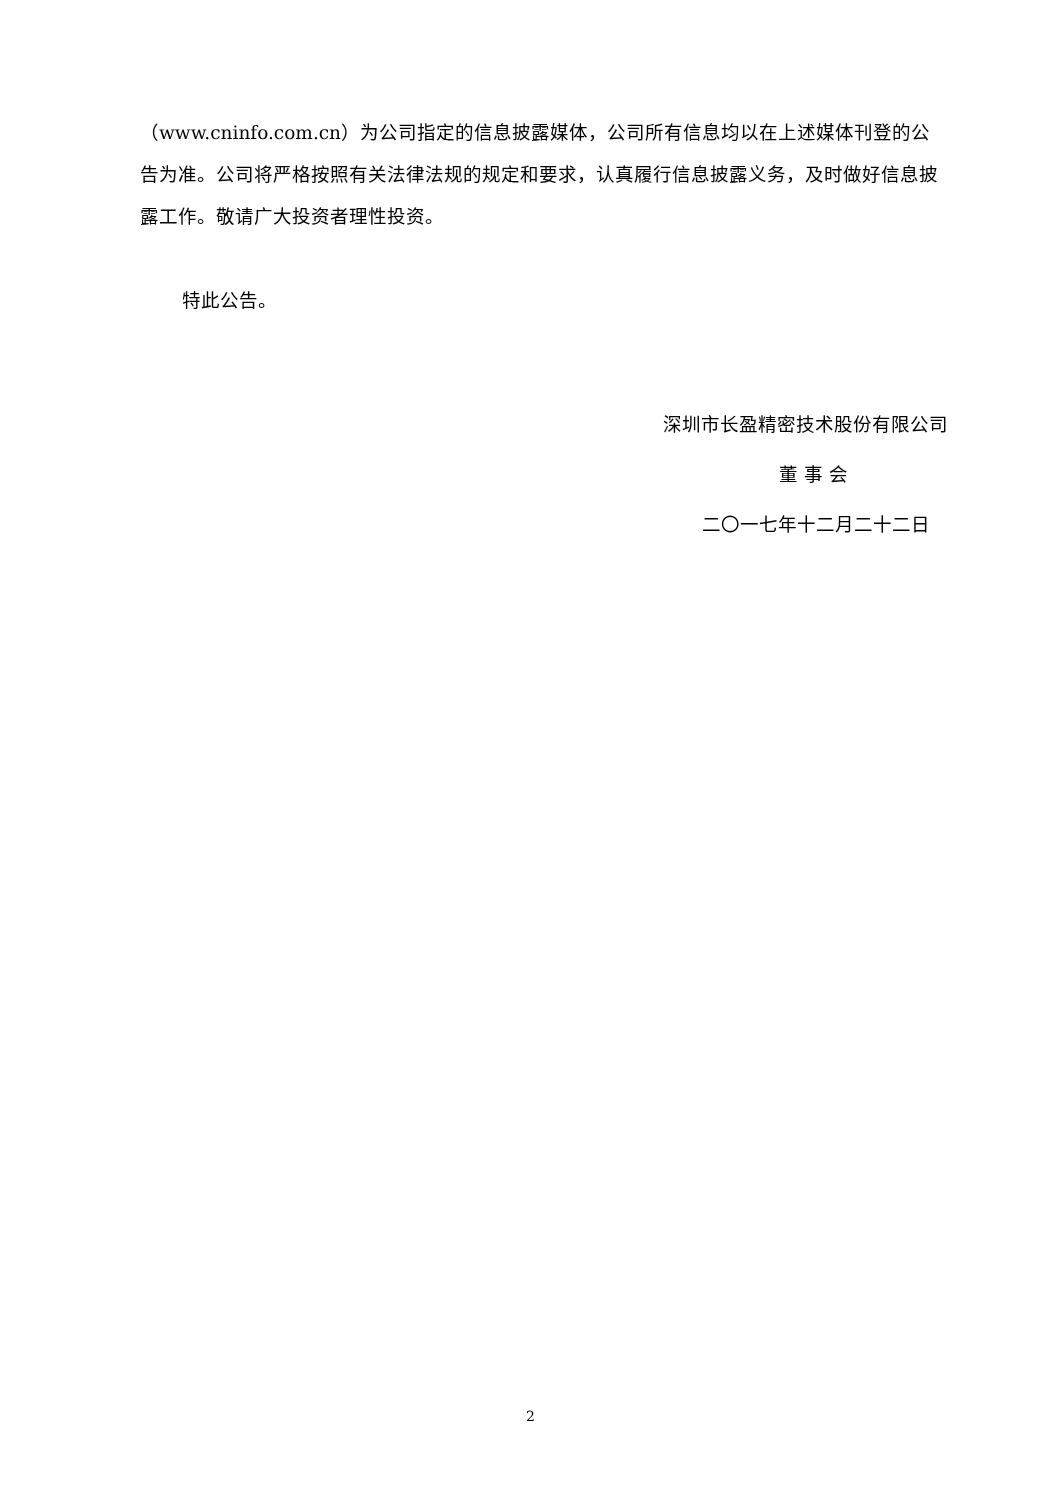（www.cninfo.com.cn）为公司指定的信息披露媒体，公司所有信息均以在上述媒体刊登的公告为准。公司将严格按照有关法律法规的规定和要求，认真履行信息披露义务，及时做好信息披露工作。敬请广大投资者理性投资。
特此公告。
深圳市长盈精密技术股份有限公司
董 事 会
二〇一七年十二月二十二日
2